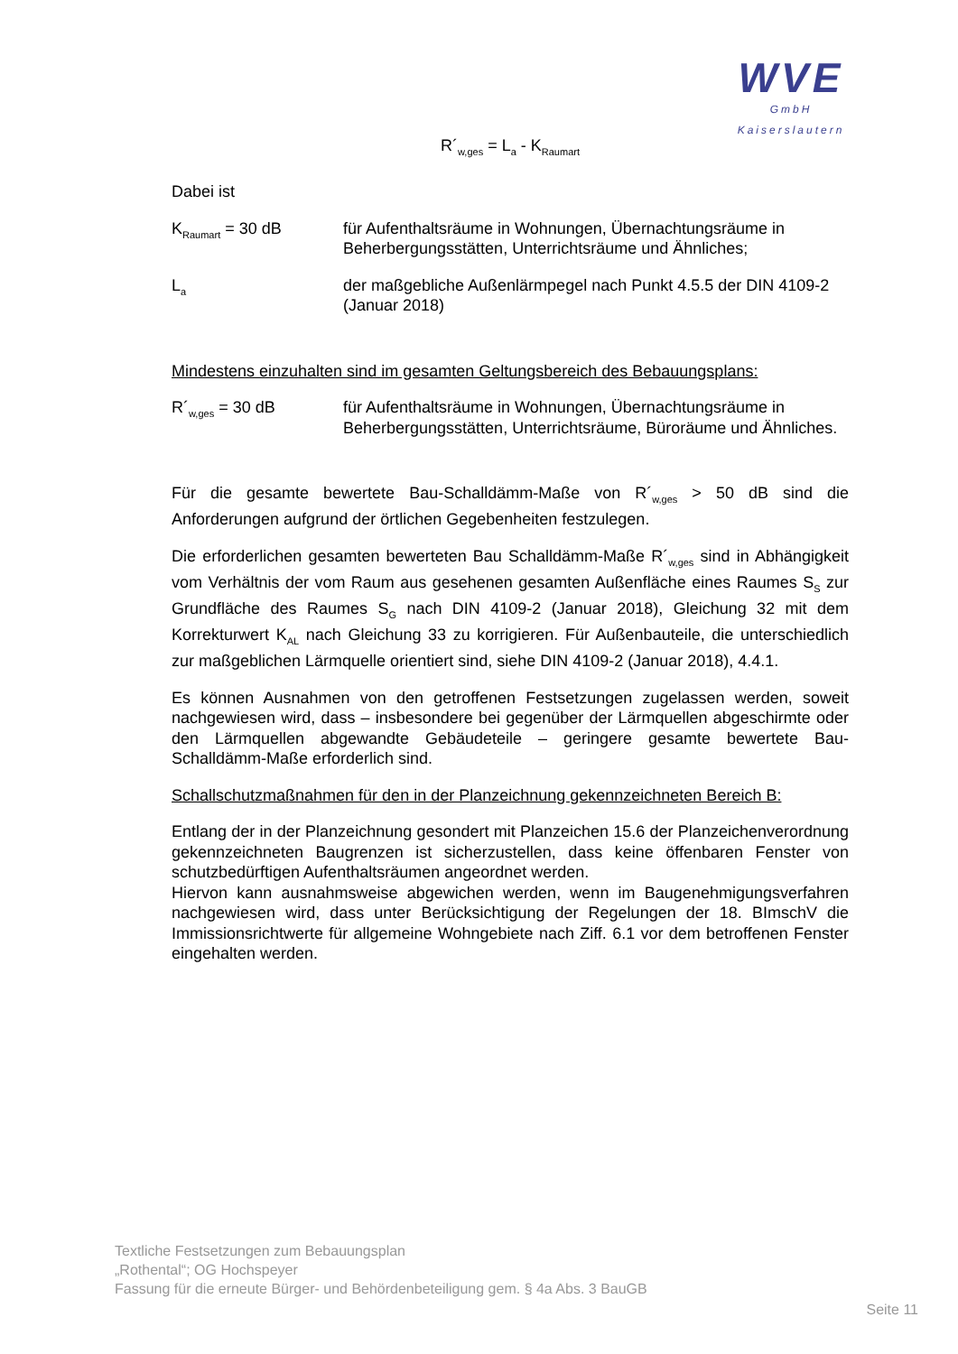WVE
GmbH
Kaiserslautern
R´<sub>w,ges</sub> = L<sub>a</sub> - K<sub>Raumart</sub>
Dabei ist
K<sub>Raumart</sub> = 30 dB für Aufenthaltsräume in Wohnungen, Übernachtungsräume in Beherbergungsstätten, Unterrichtsräume und Ähnliches;
L<sub>a</sub>
der maßgebliche Außenlärmpegel nach Punkt 4.5.5 der DIN 4109-2 (Januar 2018)
Mindestens einzuhalten sind im gesamten Geltungsbereich des Bebauungsplans:
R´<sub>w,ges</sub> = 30 dB für Aufenthaltsräume in Wohnungen, Übernachtungsräume in Beherbergungsstätten, Unterrichtsräume, Büroräume und Ähnliches.
Für die gesamte bewertete Bau-Schalldämm-Maße von R´<sub>w,ges</sub> > 50 dB sind die Anforderungen aufgrund der örtlichen Gegebenheiten festzulegen.
Die erforderlichen gesamten bewerteten Bau Schalldämm-Maße R´<sub>w,ges</sub> sind in Abhängigkeit vom Verhältnis der vom Raum aus gesehenen gesamten Außenfläche eines Raumes S<sub>S</sub> zur Grundfläche des Raumes S<sub>G</sub> nach DIN 4109-2 (Januar 2018), Gleichung 32 mit dem Korrekturwert K<sub>AL</sub> nach Gleichung 33 zu korrigieren. Für Außenbauteile, die unterschiedlich zur maßgeblichen Lärmquelle orientiert sind, siehe DIN 4109-2 (Januar 2018), 4.4.1.
Es können Ausnahmen von den getroffenen Festsetzungen zugelassen werden, soweit nachgewiesen wird, dass – insbesondere bei gegenüber der Lärmquellen abgeschirmte oder den Lärmquellen abgewandte Gebäudeteile – geringere gesamte bewertete Bau-Schalldämm-Maße erforderlich sind.
Schallschutzmaßnahmen für den in der Planzeichnung gekennzeichneten Bereich B:
Entlang der in der Planzeichnung gesondert mit Planzeichen 15.6 der Planzeichenverordnung gekennzeichneten Baugrenzen ist sicherzustellen, dass keine öffenbaren Fenster von schutzbedürftigen Aufenthaltsräumen angeordnet werden.
Hiervon kann ausnahmsweise abgewichen werden, wenn im Baugenehmigungsverfahren nachgewiesen wird, dass unter Berücksichtigung der Regelungen der 18. BImschV die Immissionsrichtwerte für allgemeine Wohngebiete nach Ziff. 6.1 vor dem betroffenen Fenster eingehalten werden.
Textliche Festsetzungen zum Bebauungsplan
„Rothental“; OG Hochspeyer
Fassung für die erneute Bürger- und Behördenbeteiligung gem. § 4a Abs. 3 BauGB
Seite 11